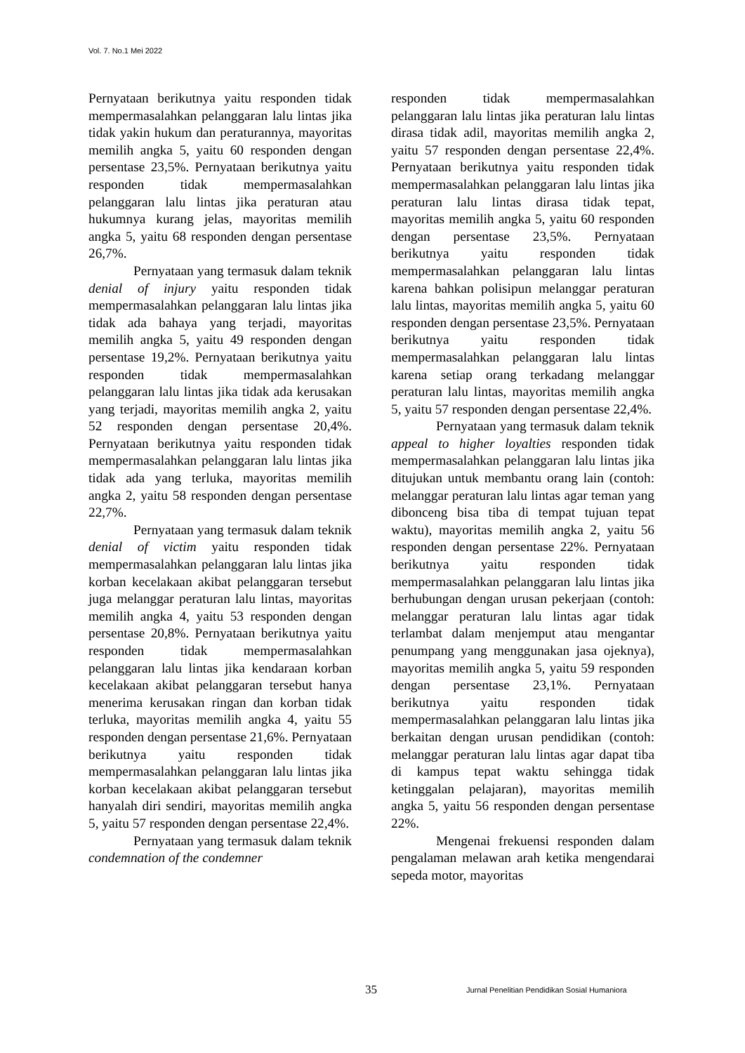Vol. 7. No.1 Mei 2022
Pernyataan berikutnya yaitu responden tidak mempermasalahkan pelanggaran lalu lintas jika tidak yakin hukum dan peraturannya, mayoritas memilih angka 5, yaitu 60 responden dengan persentase 23,5%. Pernyataan berikutnya yaitu responden tidak mempermasalahkan pelanggaran lalu lintas jika peraturan atau hukumnya kurang jelas, mayoritas memilih angka 5, yaitu 68 responden dengan persentase 26,7%.
Pernyataan yang termasuk dalam teknik denial of injury yaitu responden tidak mempermasalahkan pelanggaran lalu lintas jika tidak ada bahaya yang terjadi, mayoritas memilih angka 5, yaitu 49 responden dengan persentase 19,2%. Pernyataan berikutnya yaitu responden tidak mempermasalahkan pelanggaran lalu lintas jika tidak ada kerusakan yang terjadi, mayoritas memilih angka 2, yaitu 52 responden dengan persentase 20,4%. Pernyataan berikutnya yaitu responden tidak mempermasalahkan pelanggaran lalu lintas jika tidak ada yang terluka, mayoritas memilih angka 2, yaitu 58 responden dengan persentase 22,7%.
Pernyataan yang termasuk dalam teknik denial of victim yaitu responden tidak mempermasalahkan pelanggaran lalu lintas jika korban kecelakaan akibat pelanggaran tersebut juga melanggar peraturan lalu lintas, mayoritas memilih angka 4, yaitu 53 responden dengan persentase 20,8%. Pernyataan berikutnya yaitu responden tidak mempermasalahkan pelanggaran lalu lintas jika kendaraan korban kecelakaan akibat pelanggaran tersebut hanya menerima kerusakan ringan dan korban tidak terluka, mayoritas memilih angka 4, yaitu 55 responden dengan persentase 21,6%. Pernyataan berikutnya yaitu responden tidak mempermasalahkan pelanggaran lalu lintas jika korban kecelakaan akibat pelanggaran tersebut hanyalah diri sendiri, mayoritas memilih angka 5, yaitu 57 responden dengan persentase 22,4%.
Pernyataan yang termasuk dalam teknik condemnation of the condemner
responden tidak mempermasalahkan pelanggaran lalu lintas jika peraturan lalu lintas dirasa tidak adil, mayoritas memilih angka 2, yaitu 57 responden dengan persentase 22,4%. Pernyataan berikutnya yaitu responden tidak mempermasalahkan pelanggaran lalu lintas jika peraturan lalu lintas dirasa tidak tepat, mayoritas memilih angka 5, yaitu 60 responden dengan persentase 23,5%. Pernyataan berikutnya yaitu responden tidak mempermasalahkan pelanggaran lalu lintas karena bahkan polisipun melanggar peraturan lalu lintas, mayoritas memilih angka 5, yaitu 60 responden dengan persentase 23,5%. Pernyataan berikutnya yaitu responden tidak mempermasalahkan pelanggaran lalu lintas karena setiap orang terkadang melanggar peraturan lalu lintas, mayoritas memilih angka 5, yaitu 57 responden dengan persentase 22,4%.
Pernyataan yang termasuk dalam teknik appeal to higher loyalties responden tidak mempermasalahkan pelanggaran lalu lintas jika ditujukan untuk membantu orang lain (contoh: melanggar peraturan lalu lintas agar teman yang dibonceng bisa tiba di tempat tujuan tepat waktu), mayoritas memilih angka 2, yaitu 56 responden dengan persentase 22%. Pernyataan berikutnya yaitu responden tidak mempermasalahkan pelanggaran lalu lintas jika berhubungan dengan urusan pekerjaan (contoh: melanggar peraturan lalu lintas agar tidak terlambat dalam menjemput atau mengantar penumpang yang menggunakan jasa ojeknya), mayoritas memilih angka 5, yaitu 59 responden dengan persentase 23,1%. Pernyataan berikutnya yaitu responden tidak mempermasalahkan pelanggaran lalu lintas jika berkaitan dengan urusan pendidikan (contoh: melanggar peraturan lalu lintas agar dapat tiba di kampus tepat waktu sehingga tidak ketinggalan pelajaran), mayoritas memilih angka 5, yaitu 56 responden dengan persentase 22%.
Mengenai frekuensi responden dalam pengalaman melawan arah ketika mengendarai sepeda motor, mayoritas
35 Jurnal Penelitian Pendidikan Sosial Humaniora